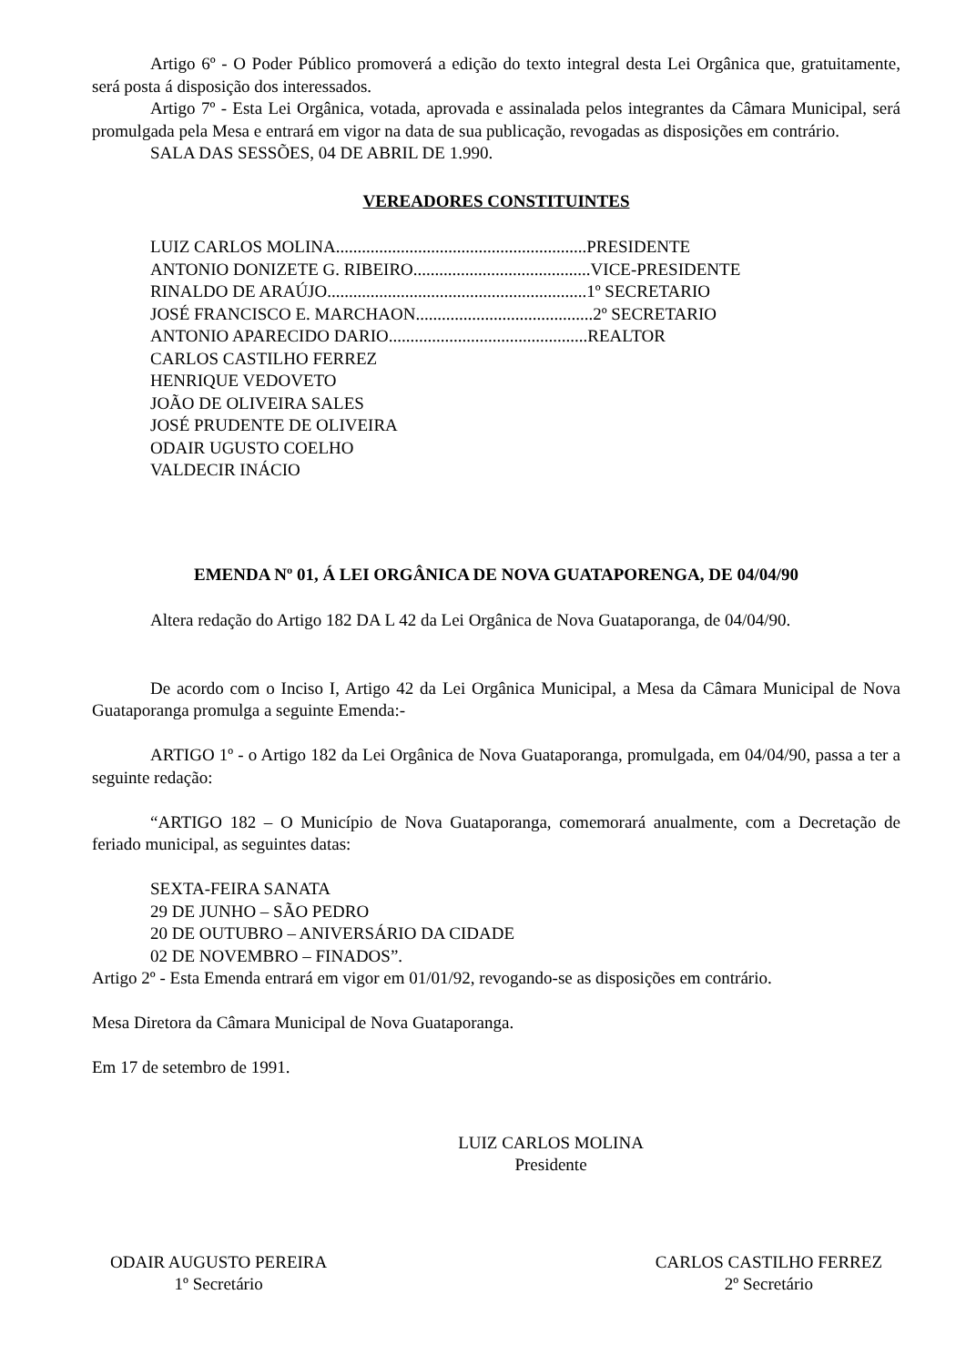Artigo 6º - O Poder Público promoverá a edição do texto integral desta Lei Orgânica que, gratuitamente, será posta á disposição dos interessados.
Artigo 7º - Esta Lei Orgânica, votada, aprovada e assinalada pelos integrantes da Câmara Municipal, será promulgada pela Mesa e entrará em vigor na data de sua publicação, revogadas as disposições em contrário.
SALA DAS SESSÕES, 04 DE ABRIL DE 1.990.
VEREADORES CONSTITUINTES
LUIZ CARLOS MOLINA..........................................................PRESIDENTE
ANTONIO DONIZETE G. RIBEIRO.........................................VICE-PRESIDENTE
RINALDO DE ARAÚJO............................................................1º SECRETARIO
JOSÉ FRANCISCO E. MARCHAON.........................................2º SECRETARIO
ANTONIO APARECIDO DARIO..............................................REALTOR
CARLOS CASTILHO FERREZ
HENRIQUE VEDOVETO
JOÃO DE OLIVEIRA SALES
JOSÉ PRUDENTE DE OLIVEIRA
ODAIR UGUSTO COELHO
VALDECIR INÁCIO
EMENDA Nº 01, Á LEI ORGÂNICA DE NOVA GUATAPORENGA, DE 04/04/90
Altera redação do Artigo 182 DA L 42 da Lei Orgânica de Nova Guataporanga, de 04/04/90.
De acordo com o Inciso I, Artigo 42 da Lei Orgânica Municipal, a Mesa da Câmara Municipal de Nova Guataporanga promulga a seguinte Emenda:-
ARTIGO 1º - o Artigo 182 da Lei Orgânica de Nova Guataporanga, promulgada, em 04/04/90, passa a ter a seguinte redação:
“ARTIGO 182 – O Município de Nova Guataporanga, comemorará anualmente, com a Decretação de feriado municipal, as seguintes datas:
SEXTA-FEIRA SANATA
29 DE JUNHO – SÃO PEDRO
20 DE OUTUBRO – ANIVERSÁRIO DA CIDADE
02 DE NOVEMBRO – FINADOS”.
Artigo 2º - Esta Emenda entrará em vigor em 01/01/92, revogando-se as disposições em contrário.
Mesa Diretora da Câmara Municipal de Nova Guataporanga.
Em 17 de setembro de 1991.
LUIZ CARLOS MOLINA
Presidente
ODAIR AUGUSTO PEREIRA
1º Secretário
CARLOS CASTILHO FERREZ
2º Secretário